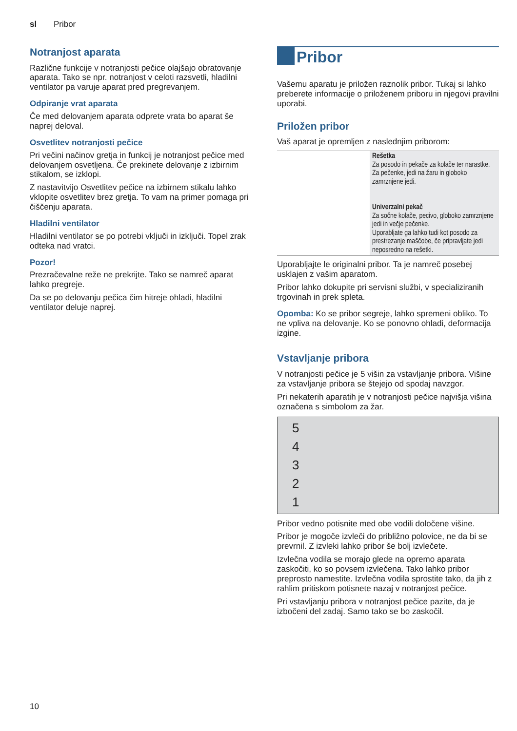sl Pribor
Notranjost aparata
Različne funkcije v notranjosti pečice olajšajo obratovanje aparata. Tako se npr. notranjost v celoti razsvetli, hladilni ventilator pa varuje aparat pred pregrevanjem.
Odpiranje vrat aparata
Če med delovanjem aparata odprete vrata bo aparat še naprej deloval.
Osvetlitev notranjosti pečice
Pri večini načinov gretja in funkcij je notranjost pečice med delovanjem osvetljena. Če prekinete delovanje z izbirnim stikalom, se izklopi.
Z nastavitvijo Osvetlitev pečice na izbirnem stikalu lahko vklopite osvetlitev brez gretja. To vam na primer pomaga pri čiščenju aparata.
Hladilni ventilator
Hladilni ventilator se po potrebi vključi in izključi. Topel zrak odteka nad vratci.
Pozor!
Prezračevalne reže ne prekrijte. Tako se namreč aparat lahko pregreje.
Da se po delovanju pečica čim hitreje ohladi, hladilni ventilator deluje naprej.
Pribor
Vašemu aparatu je priložen raznolik pribor. Tukaj si lahko preberete informacije o priloženem priboru in njegovi pravilni uporabi.
Priložen pribor
Vaš aparat je opremljen z naslednjim priborom:
| | Rešetka Za posodo in pekače za kolače ter narastke. Za pečenke, jedi na žaru in globoko zamrznjene jedi. |
| | Univerzalni pekač Za sočne kolače, pecivo, globoko zamrznjene jedi in večje pečenke. Uporabljate ga lahko tudi kot posodo za prestrezanje maščobe, če pripravljate jedi neposredno na rešetki. |
Uporabljajte le originalni pribor. Ta je namreč posebej usklajen z vašim aparatom.
Pribor lahko dokupite pri servisni službi, v specializiranih trgovinah in prek spleta.
Opomba: Ko se pribor segreje, lahko spremeni obliko. To ne vpliva na delovanje. Ko se ponovno ohladi, deformacija izgine.
Vstavljanje pribora
V notranjosti pečice je 5 višin za vstavljanje pribora. Višine za vstavljanje pribora se štejejo od spodaj navzgor.
Pri nekaterih aparatih je v notranjosti pečice najvišja višina označena s simbolom za žar.
54321
Pribor vedno potisnite med obe vodili določene višine.
Pribor je mogoče izvleči do približno polovice, ne da bi se prevrnil. Z izvleki lahko pribor še bolj izvlečete.
Izvlečna vodila se morajo glede na opremo aparata zaskočiti, ko so povsem izvlečena. Tako lahko pribor preprosto namestite. Izvlečna vodila sprostite tako, da jih z rahlim pritiskom potisnete nazaj v notranjost pečice.
Pri vstavljanju pribora v notranjost pečice pazite, da je izbočeni del zadaj. Samo tako se bo zaskočil.
10